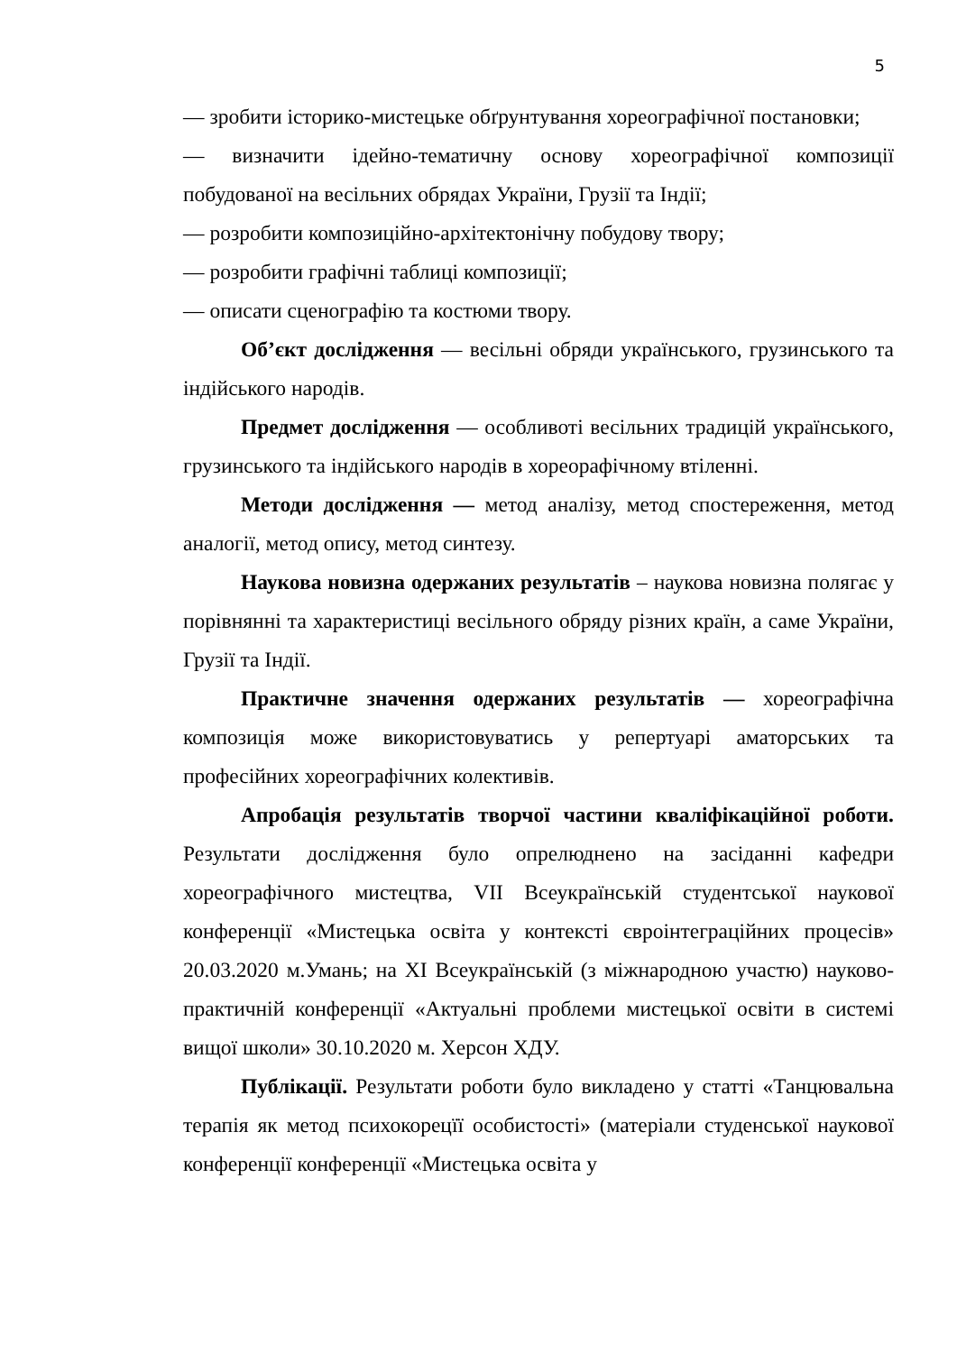5
— зробити історико-мистецьке обґрунтування хореографічної постановки;
— визначити ідейно-тематичну основу хореографічної композиції побудованої на весільних обрядах України, Грузії та Індії;
— розробити композиційно-архітектонічну побудову твору;
— розробити графічні таблиці композиції;
— описати сценографію та костюми твору.
Об’єкт дослідження — весільні обряди українського, грузинського та індійського народів.
Предмет дослідження — особливоті весільних традицій українського, грузинського та індійського народів в хореорафічному втіленні.
Методи дослідження — метод аналізу, метод спостереження, метод аналогії, метод опису, метод синтезу.
Наукова новизна одержаних результатів – наукова новизна полягає у порівнянні та характеристиці весільного обряду різних країн, а саме України, Грузії та Індії.
Практичне значення одержаних результатів — хореографічна композиція може використовуватись у репертуарі аматорських та професійних хореографічних колективів.
Апробація результатів творчої частини кваліфікаційної роботи. Результати дослідження було опрелюднено на засіданні кафедри хореографічного мистецтва, VII Всеукраїнській студентської наукової конференції «Мистецька освіта у контексті євроінтеграційних процесів» 20.03.2020 м.Умань; на XI Всеукраїнській (з міжнародною участю) науково-практичній конференції «Актуальні проблеми мистецької освіти в системі вищої школи» 30.10.2020 м. Херсон ХДУ.
Публікації. Результати роботи було викладено у статті «Танцювальна терапія як метод психокорецїї особистості» (матеріали студенської наукової конференції конференції «Мистецька освіта у